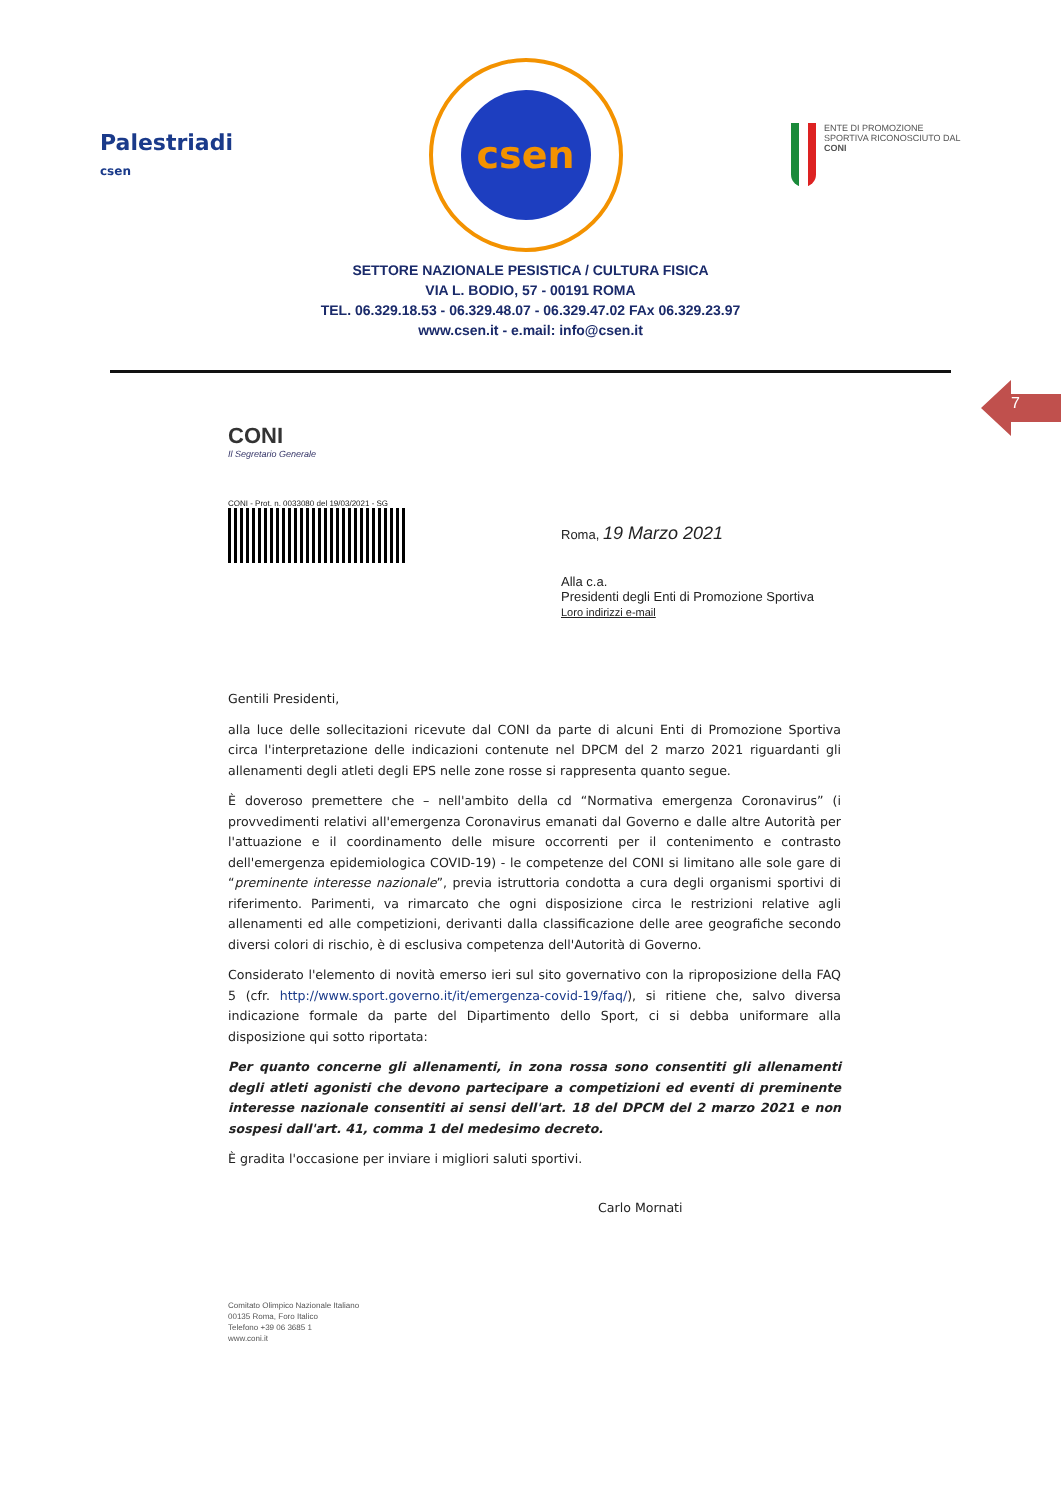Palestriadi
csen
csen
ENTE DI PROMOZIONE SPORTIVA RICONOSCIUTO DAL CONI
SETTORE NAZIONALE PESISTICA / CULTURA FISICA
VIA L. BODIO, 57 - 00191 ROMA
TEL. 06.329.18.53 - 06.329.48.07 - 06.329.47.02 FAx 06.329.23.97
www.csen.it - e.mail: info@csen.it
7
CONI
Il Segretario Generale
CONI - Prot. n. 0033080 del 19/03/2021 - SG
Roma, 19 Marzo 2021
Alla c.a.
Presidenti degli Enti di Promozione Sportiva
Loro indirizzi e-mail
Gentili Presidenti,
alla luce delle sollecitazioni ricevute dal CONI da parte di alcuni Enti di Promozione Sportiva circa l'interpretazione delle indicazioni contenute nel DPCM del 2 marzo 2021 riguardanti gli allenamenti degli atleti degli EPS nelle zone rosse si rappresenta quanto segue.
È doveroso premettere che – nell'ambito della cd “Normativa emergenza Coronavirus” (i provvedimenti relativi all'emergenza Coronavirus emanati dal Governo e dalle altre Autorità per l'attuazione e il coordinamento delle misure occorrenti per il contenimento e contrasto dell'emergenza epidemiologica COVID-19) - le competenze del CONI si limitano alle sole gare di “preminente interesse nazionale”, previa istruttoria condotta a cura degli organismi sportivi di riferimento. Parimenti, va rimarcato che ogni disposizione circa le restrizioni relative agli allenamenti ed alle competizioni, derivanti dalla classificazione delle aree geografiche secondo diversi colori di rischio, è di esclusiva competenza dell'Autorità di Governo.
Considerato l'elemento di novità emerso ieri sul sito governativo con la riproposizione della FAQ 5 (cfr. http://www.sport.governo.it/it/emergenza-covid-19/faq/), si ritiene che, salvo diversa indicazione formale da parte del Dipartimento dello Sport, ci si debba uniformare alla disposizione qui sotto riportata:
Per quanto concerne gli allenamenti, in zona rossa sono consentiti gli allenamenti degli atleti agonisti che devono partecipare a competizioni ed eventi di preminente interesse nazionale consentiti ai sensi dell'art. 18 del DPCM del 2 marzo 2021 e non sospesi dall'art. 41, comma 1 del medesimo decreto.
È gradita l'occasione per inviare i migliori saluti sportivi.
Carlo Mornati
Comitato Olimpico Nazionale Italiano
00135 Roma, Foro Italico
Telefono +39 06 3685 1
www.coni.it